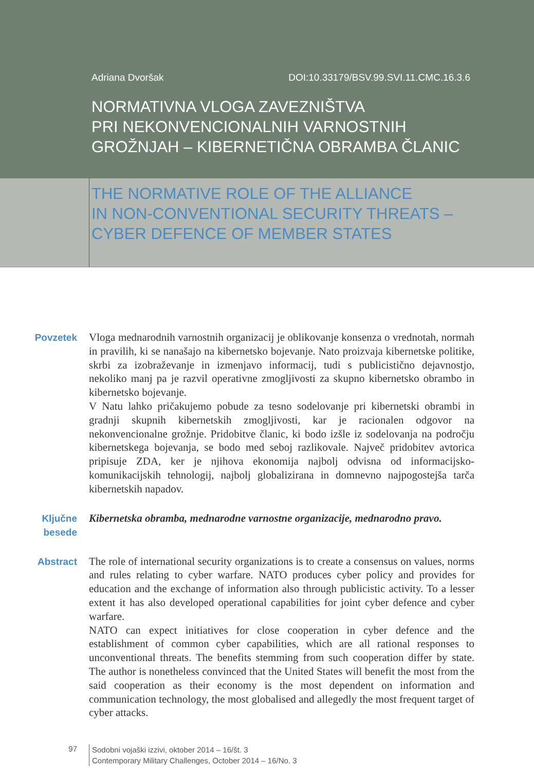Adriana Dvoršak DOI:10.33179/BSV.99.SVI.11.CMC.16.3.6
NORMATIVNA VLOGA ZAVEZNIŠTVA
PRI NEKONVENCIONALNIH VARNOSTNIH
GROŽNJAH – KIBERNETIČNA OBRAMBA ČLANIC
THE NORMATIVE ROLE OF THE ALLIANCE
IN NON-CONVENTIONAL SECURITY THREATS –
CYBER DEFENCE OF MEMBER STATES
Povzetek
Vloga mednarodnih varnostnih organizacij je oblikovanje konsenza o vrednotah, normah in pravilih, ki se nanašajo na kibernetsko bojevanje. Nato proizvaja kibernetske politike, skrbi za izobraževanje in izmenjavo informacij, tudi s publicistično dejavnostjo, nekoliko manj pa je razvil operativne zmogljivosti za skupno kibernetsko obrambo in kibernetsko bojevanje.
V Natu lahko pričakujemo pobude za tesno sodelovanje pri kibernetski obrambi in gradnji skupnih kibernetskih zmogljivosti, kar je racionalen odgovor na nekonvencionalne grožnje. Pridobitve članic, ki bodo izšle iz sodelovanja na področju kibernetskega bojevanja, se bodo med seboj razlikovale. Največ pridobitev avtorica pripisuje ZDA, ker je njihova ekonomija najbolj odvisna od informacijsko-komunikacijskih tehnologij, najbolj globalizirana in domnevno najpogostejša tarča kibernetskih napadov.
Ključne
besede
Kibernetska obramba, mednarodne varnostne organizacije, mednarodno pravo.
Abstract
The role of international security organizations is to create a consensus on values, norms and rules relating to cyber warfare. NATO produces cyber policy and provides for education and the exchange of information also through publicistic activity. To a lesser extent it has also developed operational capabilities for joint cyber defence and cyber warfare.
NATO can expect initiatives for close cooperation in cyber defence and the establishment of common cyber capabilities, which are all rational responses to unconventional threats. The benefits stemming from such cooperation differ by state. The author is nonetheless convinced that the United States will benefit the most from the said cooperation as their economy is the most dependent on information and communication technology, the most globalised and allegedly the most frequent target of cyber attacks.
97
Sodobni vojaški izzivi, oktober 2014 – 16/št. 3
Contemporary Military Challenges, October 2014 – 16/No. 3